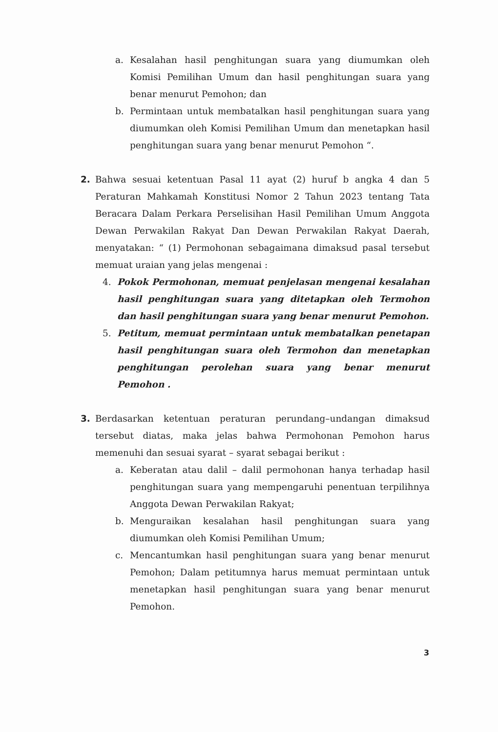a. Kesalahan hasil penghitungan suara yang diumumkan oleh Komisi Pemilihan Umum dan hasil penghitungan suara yang benar menurut Pemohon; dan
b. Permintaan untuk membatalkan hasil penghitungan suara yang diumumkan oleh Komisi Pemilihan Umum dan menetapkan hasil penghitungan suara yang benar menurut Pemohon “.
2. Bahwa sesuai ketentuan Pasal 11 ayat (2) huruf b angka 4 dan 5 Peraturan Mahkamah Konstitusi Nomor 2 Tahun 2023 tentang Tata Beracara Dalam Perkara Perselisihan Hasil Pemilihan Umum Anggota Dewan Perwakilan Rakyat Dan Dewan Perwakilan Rakyat Daerah, menyatakan: “ (1) Permohonan sebagaimana dimaksud pasal tersebut memuat uraian yang jelas mengenai :
4. Pokok Permohonan, memuat penjelasan mengenai kesalahan hasil penghitungan suara yang ditetapkan oleh Termohon dan hasil penghitungan suara yang benar menurut Pemohon.
5. Petitum, memuat permintaan untuk membatalkan penetapan hasil penghitungan suara oleh Termohon dan menetapkan penghitungan perolehan suara yang benar menurut Pemohon .
3. Berdasarkan ketentuan peraturan perundang–undangan dimaksud tersebut diatas, maka jelas bahwa Permohonan Pemohon harus memenuhi dan sesuai syarat – syarat sebagai berikut :
a. Keberatan atau dalil – dalil permohonan hanya terhadap hasil penghitungan suara yang mempengaruhi penentuan terpilihnya Anggota Dewan Perwakilan Rakyat;
b. Menguraikan kesalahan hasil penghitungan suara yang diumumkan oleh Komisi Pemilihan Umum;
c. Mencantumkan hasil penghitungan suara yang benar menurut Pemohon; Dalam petitumnya harus memuat permintaan untuk menetapkan hasil penghitungan suara yang benar menurut Pemohon.
3